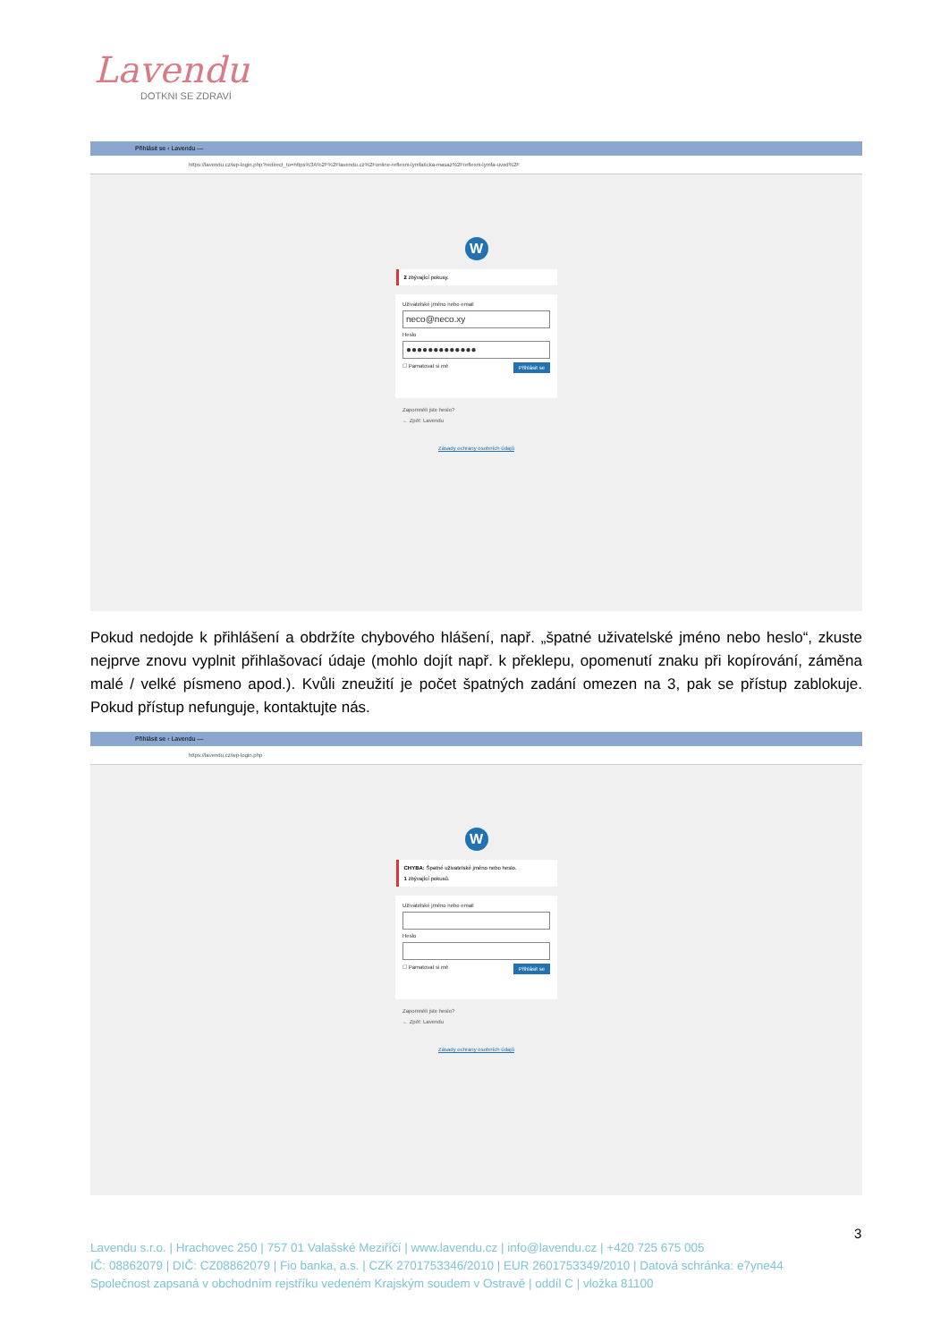Lavendu
DOTKNI SE ZDRAVÍ
Přihlásit se ‹ Lavendu —
https://lavendu.cz/wp-login.php?redirect_to=https%3A%2F%2Flavendu.cz%2Fonline-reflexni-lymfaticka-masaz%2Freflexni-lymfa-uvod%2F
W
2 zbývající pokusy.
Uživatelské jméno nebo email
neco@neco.xy
Heslo
●●●●●●●●●●●●●
☐ Pamatovat si mě Přihlásit se
Zapomněli jste heslo?
← Zpět: Lavendu
Zásady ochrany osobních údajů
Pokud nedojde k přihlášení a obdržíte chybového hlášení, např. „špatné uživatelské jméno nebo heslo“, zkuste nejprve znovu vyplnit přihlašovací údaje (mohlo dojít např. k překlepu, opomenutí znaku při kopírování, záměna malé / velké písmeno apod.). Kvůli zneužití je počet špatných zadání omezen na 3, pak se přístup zablokuje. Pokud přístup nefunguje, kontaktujte nás.
Přihlásit se ‹ Lavendu —
https://lavendu.cz/wp-login.php
W
CHYBA: Špatné uživatelské jméno nebo heslo.
1 zbývající pokusů.
Uživatelské jméno nebo email
Heslo
☐ Pamatovat si mě Přihlásit se
Zapomněli jste heslo?
← Zpět: Lavendu
Zásady ochrany osobních údajů
3
Lavendu s.r.o. | Hrachovec 250 | 757 01 Valašské Meziříčí | www.lavendu.cz | info@lavendu.cz | +420 725 675 005
IČ: 08862079 | DIČ: CZ08862079 | Fio banka, a.s. | CZK 2701753346/2010 | EUR 2601753349/2010 | Datová schránka: e7yne44
Společnost zapsaná v obchodním rejstříku vedeném Krajským soudem v Ostravě | oddíl C | vložka 81100